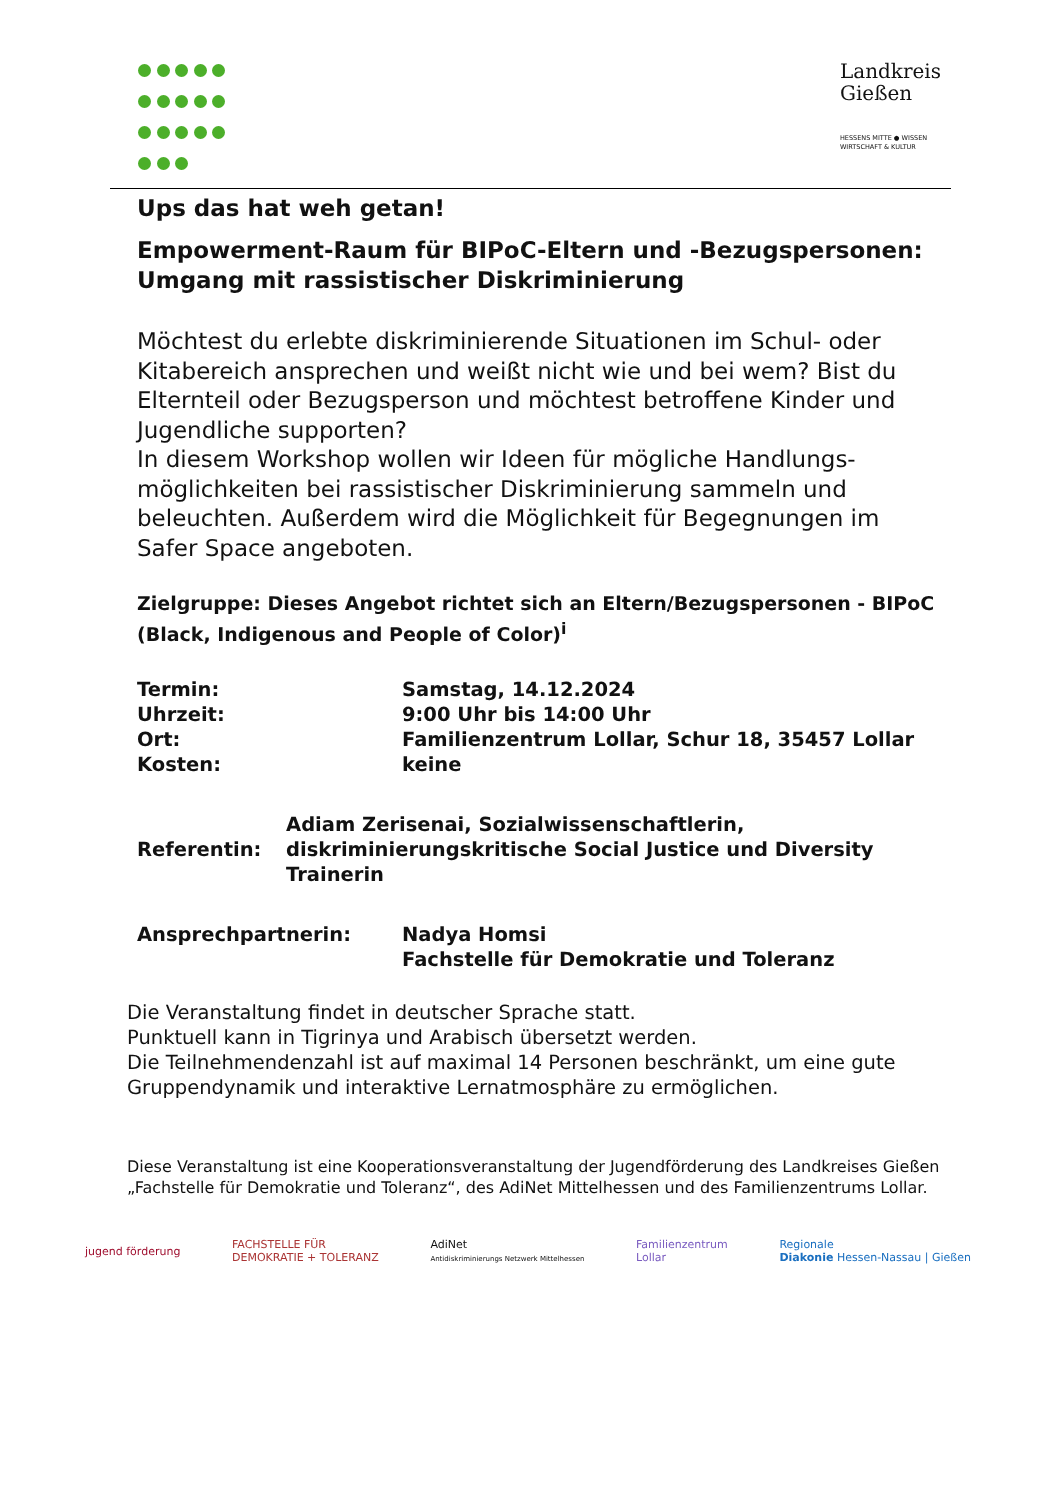Landkreis
Gießen
HESSENS MITTE ● WISSEN
WIRTSCHAFT & KULTUR
Ups das hat weh getan!
Empowerment-Raum für BIPoC-Eltern und -Bezugspersonen: Umgang mit rassistischer Diskriminierung
Möchtest du erlebte diskriminierende Situationen im Schul- oder Kitabereich ansprechen und weißt nicht wie und bei wem? Bist du Elternteil oder Bezugsperson und möchtest betroffene Kinder und Jugendliche supporten?
In diesem Workshop wollen wir Ideen für mögliche Handlungs-möglichkeiten bei rassistischer Diskriminierung sammeln und beleuchten. Außerdem wird die Möglichkeit für Begegnungen im Safer Space angeboten.
Zielgruppe: Dieses Angebot richtet sich an Eltern/Bezugspersonen - BIPoC (Black, Indigenous and People of Color)<sup>i</sup>
Termin: Samstag, 14.12.2024
Uhrzeit: 9:00 Uhr bis 14:00 Uhr
Ort: Familienzentrum Lollar, Schur 18, 35457 Lollar
Kosten: keine
Referentin:
Adiam Zerisenai, Sozialwissenschaftlerin, diskriminierungskritische Social Justice und Diversity Trainerin
Ansprechpartnerin: Nadya Homsi
Fachstelle für Demokratie und Toleranz
Die Veranstaltung findet in deutscher Sprache statt.
Punktuell kann in Tigrinya und Arabisch übersetzt werden.
Die Teilnehmendenzahl ist auf maximal 14 Personen beschränkt, um eine gute Gruppendynamik und interaktive Lernatmosphäre zu ermöglichen.
Diese Veranstaltung ist eine Kooperationsveranstaltung der Jugendförderung des Landkreises Gießen „Fachstelle für Demokratie und Toleranz“, des AdiNet Mittelhessen und des Familienzentrums Lollar.
jugend förderung
FACHSTELLE FÜR
DEMOKRATIE + TOLERANZ
AdiNet
Antidiskriminierungs Netzwerk Mittelhessen
Familienzentrum
Lollar
Regionale
Diakonie Hessen-Nassau | Gießen